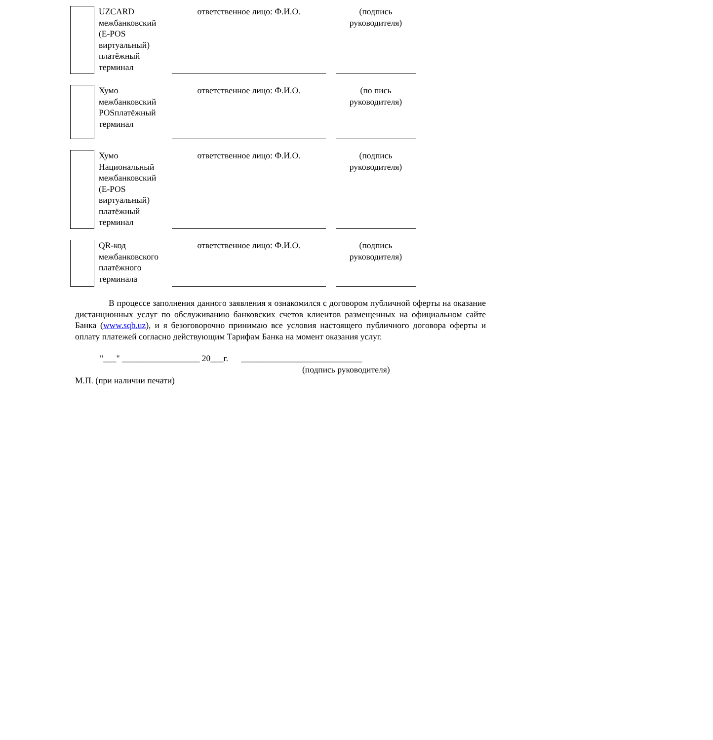UZCARD межбанковский (E-POS виртуальный) платёжный терминал
ответственное лицо: Ф.И.О. (подпись руководителя)
Хумо межбанковский POSплатёжный терминал
ответственное лицо: Ф.И.О. (по пись руководителя)
Хумо Национальный межбанковский (E-POS виртуальный) платёжный терминал
ответственное лицо: Ф.И.О. (подпись руководителя)
QR-код межбанковского платёжного терминала
ответственное лицо: Ф.И.О. (подпись руководителя)
В процессе заполнения данного заявления я ознакомился с договором публичной оферты на оказание дистанционных услуг по обслуживанию банковских счетов клиентов размещенных на официальном сайте Банка (www.sqb.uz), и я безоговорочно принимаю все условия настоящего публичного договора оферты и оплату платежей согласно действующим Тарифам Банка на момент оказания услуг.
"___" __________________ 20___г. ____________________________
(подпись руководителя)
М.П. (при наличии печати)